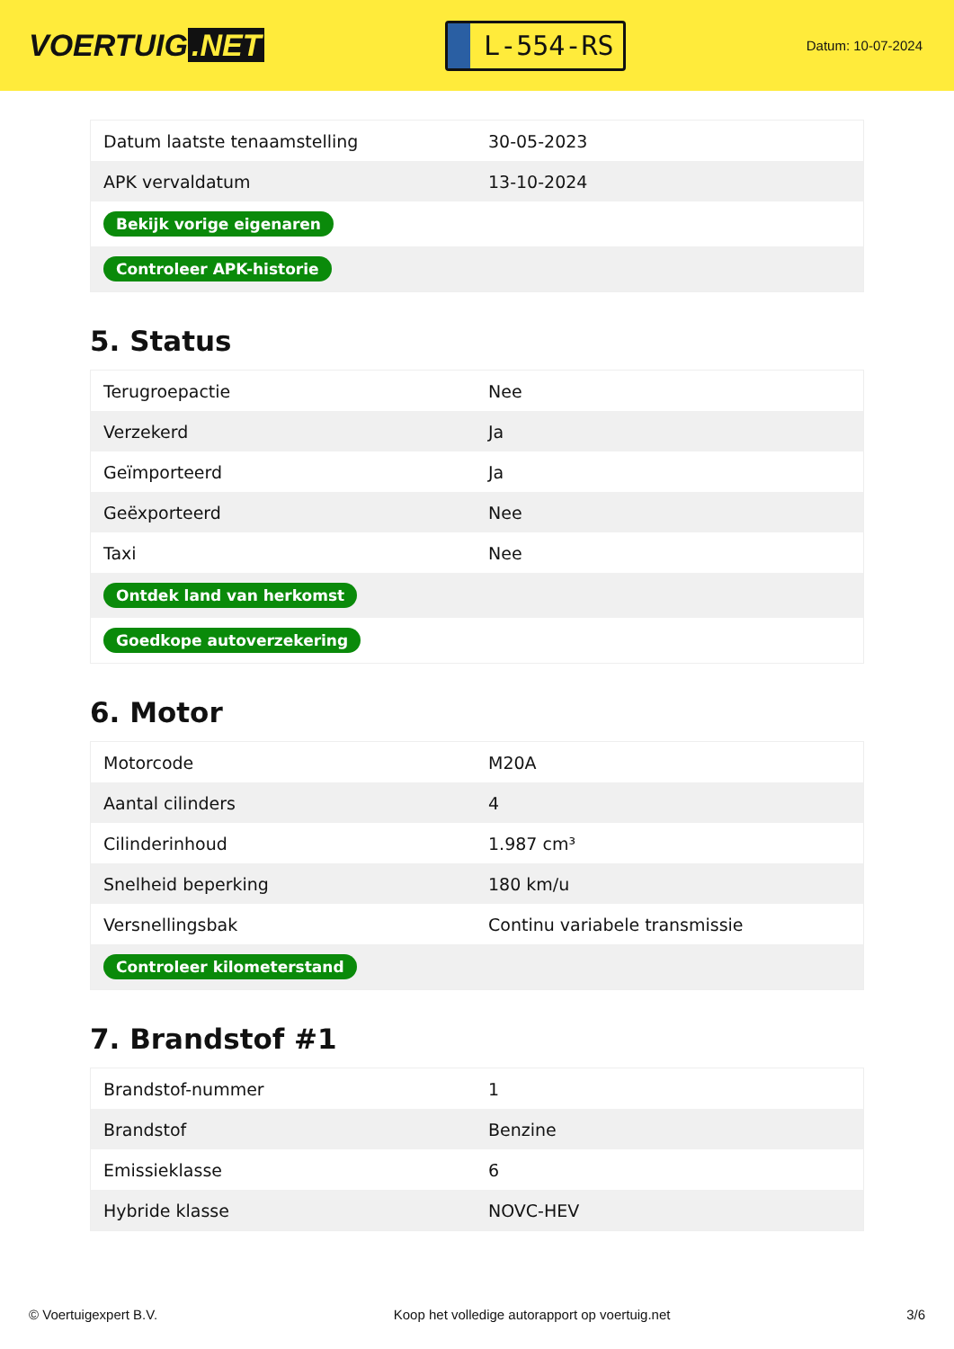VOERTUIG.NET
L-554-RS
Datum: 10-07-2024
| Datum laatste tenaamstelling | 30-05-2023 |
| APK vervaldatum | 13-10-2024 |
| Bekijk vorige eigenaren | |
| Controleer APK-historie | |
5. Status
| Terugroepactie | Nee |
| Verzekerd | Ja |
| Geïmporteerd | Ja |
| Geëxporteerd | Nee |
| Taxi | Nee |
| Ontdek land van herkomst | |
| Goedkope autoverzekering | |
6. Motor
| Motorcode | M20A |
| Aantal cilinders | 4 |
| Cilinderinhoud | 1.987 cm³ |
| Snelheid beperking | 180 km/u |
| Versnellingsbak | Continu variabele transmissie |
| Controleer kilometerstand | |
7. Brandstof #1
| Brandstof-nummer | 1 |
| Brandstof | Benzine |
| Emissieklasse | 6 |
| Hybride klasse | NOVC-HEV |
© Voertuigexpert B.V. Koop het volledige autorapport op voertuig.net 3/6